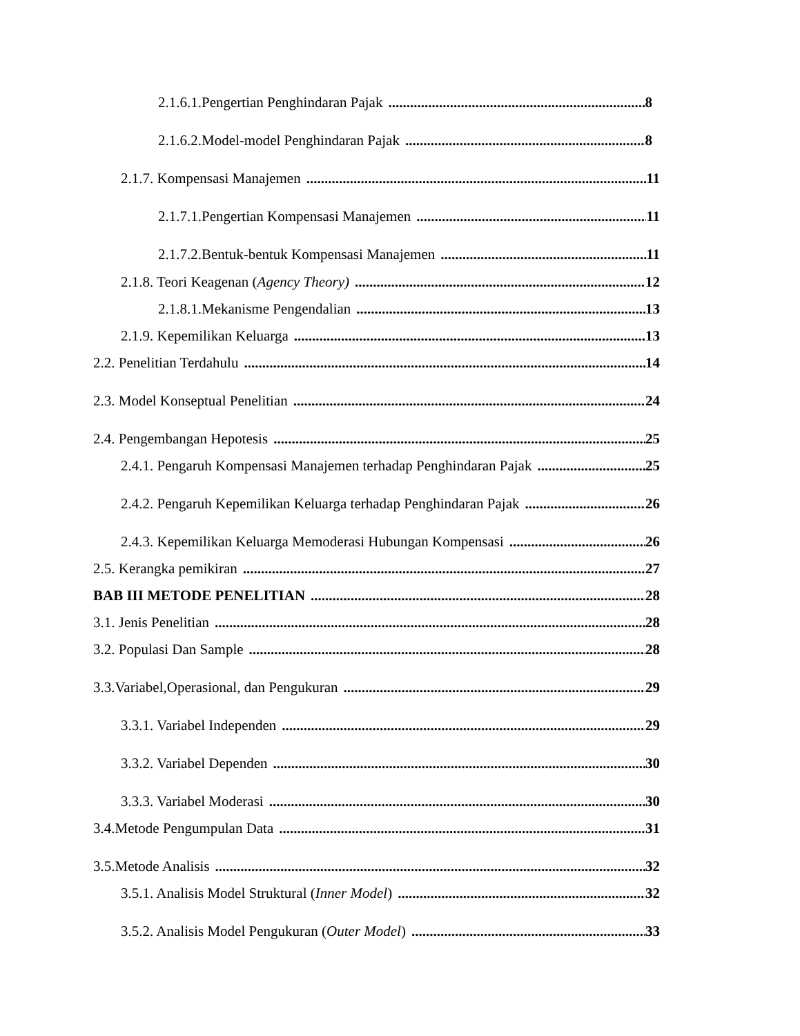2.1.6.1.Pengertian Penghindaran Pajak 8
2.1.6.2.Model-model Penghindaran Pajak 8
2.1.7. Kompensasi Manajemen 11
2.1.7.1.Pengertian Kompensasi Manajemen 11
2.1.7.2.Bentuk-bentuk Kompensasi Manajemen 11
2.1.8. Teori Keagenan (Agency Theory) 12
2.1.8.1.Mekanisme Pengendalian 13
2.1.9. Kepemilikan Keluarga 13
2.2. Penelitian Terdahulu 14
2.3. Model Konseptual Penelitian 24
2.4. Pengembangan Hepotesis 25
2.4.1. Pengaruh Kompensasi Manajemen terhadap Penghindaran Pajak 25
2.4.2. Pengaruh Kepemilikan Keluarga terhadap Penghindaran Pajak 26
2.4.3. Kepemilikan Keluarga Memoderasi Hubungan Kompensasi 26
2.5. Kerangka pemikiran 27
BAB III METODE PENELITIAN 28
3.1. Jenis Penelitian 28
3.2. Populasi Dan Sample 28
3.3.Variabel,Operasional, dan Pengukuran 29
3.3.1. Variabel Independen 29
3.3.2. Variabel Dependen 30
3.3.3. Variabel Moderasi 30
3.4.Metode Pengumpulan Data 31
3.5.Metode Analisis 32
3.5.1. Analisis Model Struktural (Inner Model) 32
3.5.2. Analisis Model Pengukuran (Outer Model) 33